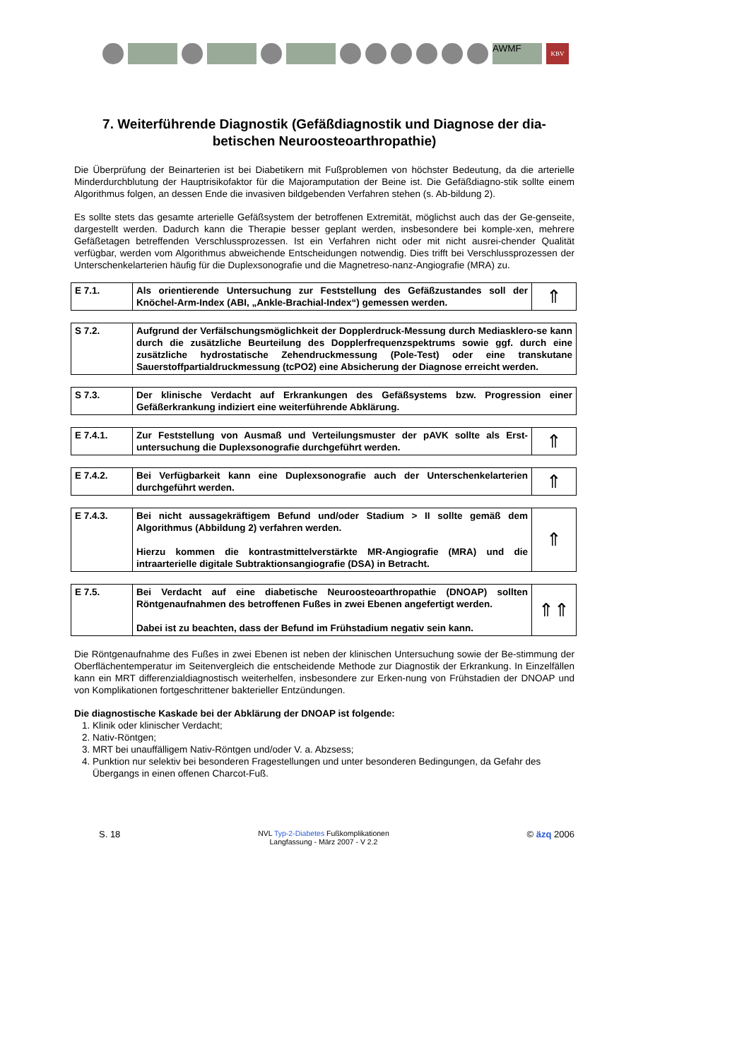AWMF KBV
7. Weiterführende Diagnostik (Gefäßdiagnostik und Diagnose der dia-betischen Neuroosteoarthropathie)
Die Überprüfung der Beinarterien ist bei Diabetikern mit Fußproblemen von höchster Bedeutung, da die arterielle Minderdurchblutung der Hauptrisikofaktor für die Majoramputation der Beine ist. Die Gefäßdiagno-stik sollte einem Algorithmus folgen, an dessen Ende die invasiven bildgebenden Verfahren stehen (s. Ab-bildung 2).
Es sollte stets das gesamte arterielle Gefäßsystem der betroffenen Extremität, möglichst auch das der Ge-genseite, dargestellt werden. Dadurch kann die Therapie besser geplant werden, insbesondere bei komple-xen, mehrere Gefäßetagen betreffenden Verschlussprozessen. Ist ein Verfahren nicht oder mit nicht ausrei-chender Qualität verfügbar, werden vom Algorithmus abweichende Entscheidungen notwendig. Dies trifft bei Verschlussprozessen der Unterschenkelarterien häufig für die Duplexsonografie und die Magnetreso-nanz-Angiografie (MRA) zu.
| E 7.1. | Als orientierende Untersuchung zur Feststellung des Gefäßzustandes soll der Knöchel-Arm-Index (ABI, „Ankle-Brachial-Index“) gemessen werden. | ⇑ |
| S 7.2. | Aufgrund der Verfälschungsmöglichkeit der Dopplerdruck-Messung durch Mediasklero-se kann durch die zusätzliche Beurteilung des Dopplerfrequenzspektrums sowie ggf. durch eine zusätzliche hydrostatische Zehendruckmessung (Pole-Test) oder eine transkutane Sauerstoffpartialdruckmessung (tcPO2) eine Absicherung der Diagnose erreicht werden. |
| S 7.3. | Der klinische Verdacht auf Erkrankungen des Gefäßsystems bzw. Progression einer Gefäßerkrankung indiziert eine weiterführende Abklärung. |
| E 7.4.1. | Zur Feststellung von Ausmaß und Verteilungsmuster der pAVK sollte als Erst-untersuchung die Duplexsonografie durchgeführt werden. | ⇑ |
| E 7.4.2. | Bei Verfügbarkeit kann eine Duplexsonografie auch der Unterschenkelarterien durchgeführt werden. | ⇑ |
| E 7.4.3. | Bei nicht aussagekräftigem Befund und/oder Stadium > II sollte gemäß dem Algorithmus (Abbildung 2) verfahren werden. Hierzu kommen die kontrastmittelverstärkte MR-Angiografie (MRA) und die intraarterielle digitale Subtraktionsangiografie (DSA) in Betracht. | ⇑ |
| E 7.5. | Bei Verdacht auf eine diabetische Neuroosteoarthropathie (DNOAP) sollten Röntgenaufnahmen des betroffenen Fußes in zwei Ebenen angefertigt werden. Dabei ist zu beachten, dass der Befund im Frühstadium negativ sein kann. | ⇑⇑ |
Die Röntgenaufnahme des Fußes in zwei Ebenen ist neben der klinischen Untersuchung sowie der Be-stimmung der Oberflächentemperatur im Seitenvergleich die entscheidende Methode zur Diagnostik der Erkrankung. In Einzelfällen kann ein MRT differenzialdiagnostisch weiterhelfen, insbesondere zur Erken-nung von Frühstadien der DNOAP und von Komplikationen fortgeschrittener bakterieller Entzündungen.
Die diagnostische Kaskade bei der Abklärung der DNOAP ist folgende:
1. Klinik oder klinischer Verdacht;
2. Nativ-Röntgen;
3. MRT bei unauffälligem Nativ-Röntgen und/oder V. a. Abzsess;
4. Punktion nur selektiv bei besonderen Fragestellungen und unter besonderen Bedingungen, da Gefahr des Übergangs in einen offenen Charcot-Fuß.
S. 18 NVL Typ-2-Diabetes Fußkomplikationen
Langfassung - März 2007 - V 2.2 © äzq 2006